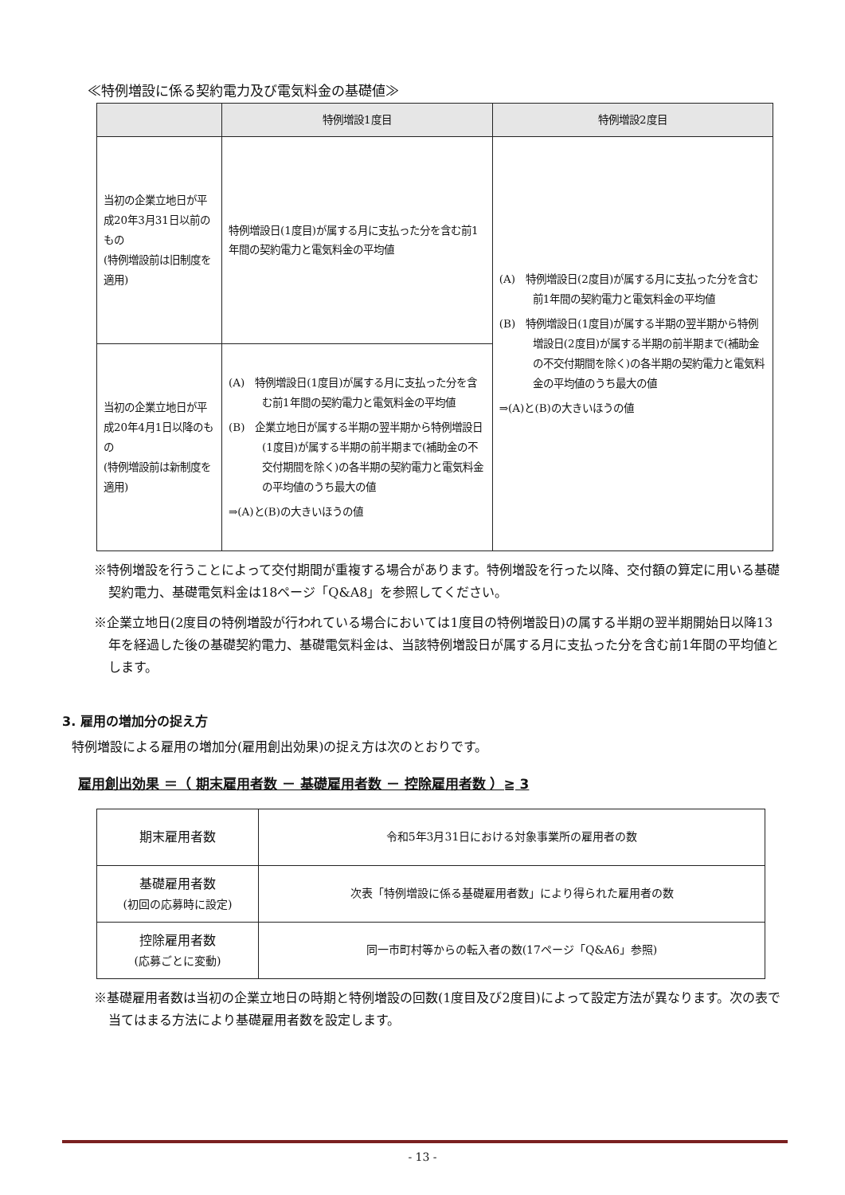≪特例増設に係る契約電力及び電気料金の基礎値≫
| | 特例増設1度目 | 特例増設2度目 |
| --- | --- | --- |
| 当初の企業立地日が平成20年3月31日以前のもの (特例増設前は旧制度を適用) | 特例増設日(1度目)が属する月に支払った分を含む前1年間の契約電力と電気料金の平均値 | (A) 特例増設日(2度目)が属する月に支払った分を含む前1年間の契約電力と電気料金の平均値 (B) 特例増設日(1度目)が属する半期の翌半期から特例増設日(2度目)が属する半期の前半期まで(補助金の不交付期間を除く)の各半期の契約電力と電気料金の平均値のうち最大の値 ⇒(A)と(B)の大きいほうの値 |
| 当初の企業立地日が平成20年4月1日以降のもの (特例増設前は新制度を適用) | (A) 特例増設日(1度目)が属する月に支払った分を含む前1年間の契約電力と電気料金の平均値 (B) 企業立地日が属する半期の翌半期から特例増設日(1度目)が属する半期の前半期まで(補助金の不交付期間を除く)の各半期の契約電力と電気料金の平均値のうち最大の値 ⇒(A)と(B)の大きいほうの値 | |
※特例増設を行うことによって交付期間が重複する場合があります。特例増設を行った以降、交付額の算定に用いる基礎契約電力、基礎電気料金は18ページ「Q&A8」を参照してください。
※企業立地日(2度目の特例増設が行われている場合においては1度目の特例増設日)の属する半期の翌半期開始日以降13年を経過した後の基礎契約電力、基礎電気料金は、当該特例増設日が属する月に支払った分を含む前1年間の平均値とします。
3. 雇用の増加分の捉え方
特例増設による雇用の増加分(雇用創出効果)の捉え方は次のとおりです。
雇用創出効果 ＝（ 期末雇用者数 － 基礎雇用者数 － 控除雇用者数 ）≧ 3
| 期末雇用者数 | 令和5年3月31日における対象事業所の雇用者の数 |
| 基礎雇用者数 (初回の応募時に設定) | 次表「特例増設に係る基礎雇用者数」により得られた雇用者の数 |
| 控除雇用者数 (応募ごとに変動) | 同一市町村等からの転入者の数(17ページ「Q&A6」参照) |
※基礎雇用者数は当初の企業立地日の時期と特例増設の回数(1度目及び2度目)によって設定方法が異なります。次の表で当てはまる方法により基礎雇用者数を設定します。
- 13 -